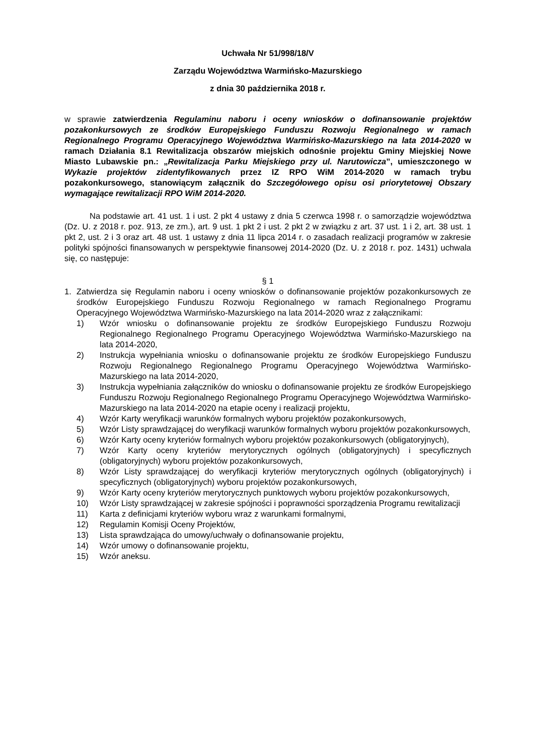Uchwała Nr 51/998/18/V
Zarządu Województwa Warmińsko-Mazurskiego
z dnia 30 października 2018 r.
w sprawie zatwierdzenia Regulaminu naboru i oceny wniosków o dofinansowanie projektów pozakonkursowych ze środków Europejskiego Funduszu Rozwoju Regionalnego w ramach Regionalnego Programu Operacyjnego Województwa Warmińsko-Mazurskiego na lata 2014-2020 w ramach Działania 8.1 Rewitalizacja obszarów miejskich odnośnie projektu Gminy Miejskiej Nowe Miasto Lubawskie pn.: „Rewitalizacja Parku Miejskiego przy ul. Narutowicza”, umieszczonego w Wykazie projektów zidentyfikowanych przez IZ RPO WiM 2014-2020 w ramach trybu pozakonkursowego, stanowiącym załącznik do Szczegółowego opisu osi priorytetowej Obszary wymagające rewitalizacji RPO WiM 2014-2020.
Na podstawie art. 41 ust. 1 i ust. 2 pkt 4 ustawy z dnia 5 czerwca 1998 r. o samorządzie województwa (Dz. U. z 2018 r. poz. 913, ze zm.), art. 9 ust. 1 pkt 2 i ust. 2 pkt 2 w związku z art. 37 ust. 1 i 2, art. 38 ust. 1 pkt 2, ust. 2 i 3 oraz art. 48 ust. 1 ustawy z dnia 11 lipca 2014 r. o zasadach realizacji programów w zakresie polityki spójności finansowanych w perspektywie finansowej 2014-2020 (Dz. U. z 2018 r. poz. 1431) uchwala się, co następuje:
§ 1
1. Zatwierdza się Regulamin naboru i oceny wniosków o dofinansowanie projektów pozakonkursowych ze środków Europejskiego Funduszu Rozwoju Regionalnego w ramach Regionalnego Programu Operacyjnego Województwa Warmińsko-Mazurskiego na lata 2014-2020 wraz z załącznikami:
1) Wzór wniosku o dofinansowanie projektu ze środków Europejskiego Funduszu Rozwoju Regionalnego Regionalnego Programu Operacyjnego Województwa Warmińsko-Mazurskiego na lata 2014-2020,
2) Instrukcja wypełniania wniosku o dofinansowanie projektu ze środków Europejskiego Funduszu Rozwoju Regionalnego Regionalnego Programu Operacyjnego Województwa Warmińsko-Mazurskiego na lata 2014-2020,
3) Instrukcja wypełniania załączników do wniosku o dofinansowanie projektu ze środków Europejskiego Funduszu Rozwoju Regionalnego Regionalnego Programu Operacyjnego Województwa Warmińsko-Mazurskiego na lata 2014-2020 na etapie oceny i realizacji projektu,
4) Wzór Karty weryfikacji warunków formalnych wyboru projektów pozakonkursowych,
5) Wzór Listy sprawdzającej do weryfikacji warunków formalnych wyboru projektów pozakonkursowych,
6) Wzór Karty oceny kryteriów formalnych wyboru projektów pozakonkursowych (obligatoryjnych),
7) Wzór Karty oceny kryteriów merytorycznych ogólnych (obligatoryjnych) i specyficznych (obligatoryjnych) wyboru projektów pozakonkursowych,
8) Wzór Listy sprawdzającej do weryfikacji kryteriów merytorycznych ogólnych (obligatoryjnych) i specyficznych (obligatoryjnych) wyboru projektów pozakonkursowych,
9) Wzór Karty oceny kryteriów merytorycznych punktowych wyboru projektów pozakonkursowych,
10) Wzór Listy sprawdzającej w zakresie spójności i poprawności sporządzenia Programu rewitalizacji
11) Karta z definicjami kryteriów wyboru wraz z warunkami formalnymi,
12) Regulamin Komisji Oceny Projektów,
13) Lista sprawdzająca do umowy/uchwały o dofinansowanie projektu,
14) Wzór umowy o dofinansowanie projektu,
15) Wzór aneksu.